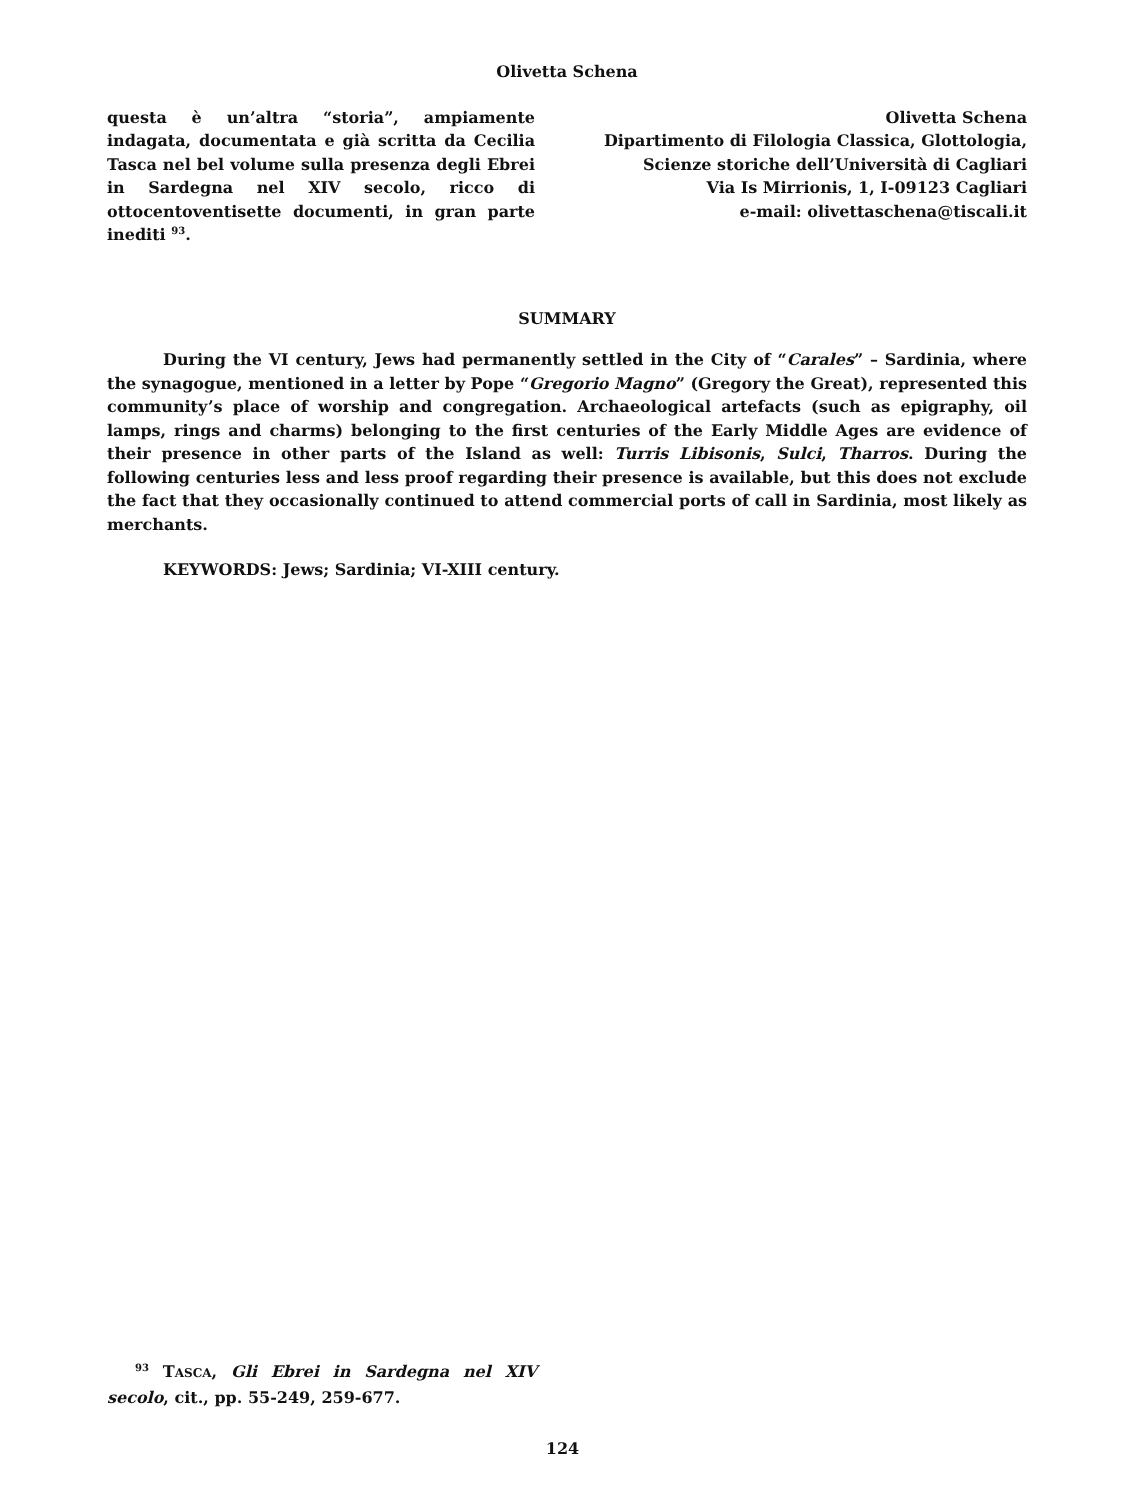Olivetta Schena
questa è un’altra “storia”, ampiamente indagata, documentata e già scritta da Cecilia Tasca nel bel volume sulla presenza degli Ebrei in Sardegna nel XIV secolo, ricco di ottocentoventisette documenti, in gran parte inediti <sup>93</sup>.
Olivetta Schena
Dipartimento di Filologia Classica, Glottologia,
Scienze storiche dell’Università di Cagliari
Via Is Mirrionis, 1, I-09123 Cagliari
e-mail: olivettaschena@tiscali.it
SUMMARY
During the VI century, Jews had permanently settled in the City of “Carales” – Sardinia, where the synagogue, mentioned in a letter by Pope “Gregorio Magno” (Gregory the Great), represented this community’s place of worship and congregation. Archaeological artefacts (such as epigraphy, oil lamps, rings and charms) belonging to the first centuries of the Early Middle Ages are evidence of their presence in other parts of the Island as well: Turris Libisonis, Sulci, Tharros. During the following centuries less and less proof regarding their presence is available, but this does not exclude the fact that they occasionally continued to attend commercial ports of call in Sardinia, most likely as merchants.
KEYWORDS: Jews; Sardinia; VI-XIII century.
<sup>93</sup> TASCA, Gli Ebrei in Sardegna nel XIV secolo, cit., pp. 55-249, 259-677.
124